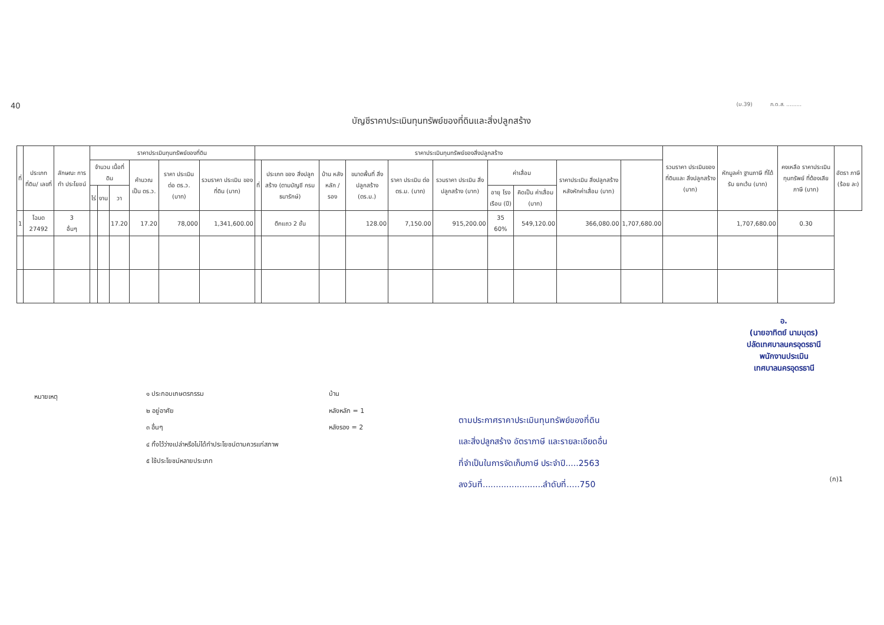40
(ม.39) ภ.ด.ส. .........
บัญชีราคาประเมินทุนทรัพย์ของที่ดินและสิ่งปลูกสร้าง
| ที่ | ประเภทที่ดิน/ เลขที่ | ลักษณะ การทำ ประโยชน์ | ราคาประเมินทุนทรัพย์ของที่ดิน | | | | | | ราคาประเมินทุนทรัพย์ของสิ่งปลูกสร้าง | | | | | | | | | | รวมราคา ประเมินของ ที่ดินและ สิ่งปลูกสร้าง (บาท) | หักมูลค่า ฐานภาษี ที่ได้รับ ยกเว้น (บาท) | คงเหลือ ราคาประเมิน ทุนทรัพย์ ที่ต้องเสีย ภาษี (บาท) | อัตรา ภาษี (ร้อย ละ) |
| --- | --- | --- | --- | --- | --- | --- | --- | --- | --- | --- | --- | --- | --- | --- | --- | --- | --- | --- | --- | --- | --- | --- |
| | | | จำนวน เนื้อที่ดิน | | | คำนวณ เป็น ตร.ว. | ราคา ประเมิน ต่อ ตร.ว. (บาท) | รวมราคา ประเมิน ของที่ดิน (บาท) | ที่ | ประเภท ของ สิ่งปลูกสร้าง (ตามบัญชี กรมธนารักษ์) | บ้าน หลัง หลัก / รอง | ขนาดพื้นที่ สิ่งปลูกสร้าง (ตร.ม.) | ราคา ประเมิน ต่อ ตร.ม. (บาท) | รวมราคา ประเมิน สิ่งปลูกสร้าง (บาท) | ค่าเสื่อม | | ราคาประเมิน สิ่งปลูกสร้าง หลังหักค่าเสื่อม (บาท) | | | | | |
| | | | ไร่ | งาน | วา | | | | | | | | | | อายุ โรง เรือน (ปี) | คิดเป็น ค่าเสื่อม (บาท) | | | | | | |
| 1 | โฉนด 27492 | 3 อื่นๆ | | | 17.20 | 17.20 | 78,000 | 1,341,600.00 | | ตึกแถว 2 ชั้น | | 128.00 | 7,150.00 | 915,200.00 | 35 60% | 549,120.00 | 366,080.00 | 1,707,680.00 | | 1,707,680.00 | 0.30 | |
อ.
(นายอาทิตย์ นามบุตร)
ปลัดเทศบาลนครอุดรธานี
พนักงานประเมิน
เทศบาลนครอุดรธานี
หมายเหตุ
๑ ประกอบเกษตรกรรม
๒ อยู่อาศัย
๓ อื่นๆ
๔ ทิ้งไว้ว่างเปล่าหรือไม่ได้ทำประโยชน์ตามควรแก่สภาพ
๕ ใช้ประโยชน์หลายประเภท
บ้าน
หลังหลัก = 1
หลังรอง = 2
ตามประกาศราคาประเมินทุนทรัพย์ของที่ดิน
และสิ่งปลูกสร้าง อัตราภาษี และรายละเอียดอื่น
ที่จำเป็นในการจัดเก็บภาษี ประจำปี.....2563
ลงวันที่.......................ลำดับที่.....750
(ก)1